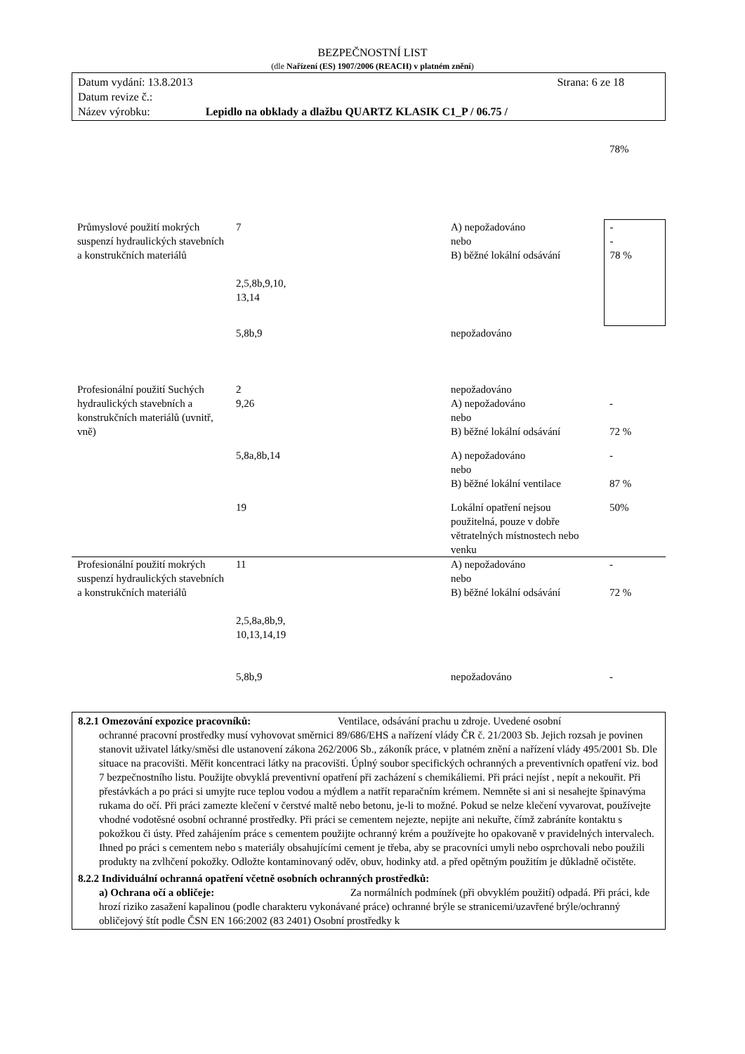BEZPEČNOSTNÍ LIST
(dle Nařízení (ES) 1907/2006 (REACH) v platném znění)
Datum vydání: 13.8.2013 Strana: 6 ze 18
Datum revize č.:
Název výrobku: Lepidlo na obklady a dlažbu QUARTZ KLASIK C1_P / 06.75 /
| | | | 78% |
| Průmyslové použití mokrých suspenzí hydraulických stavebních a konstrukčních materiálů | 7 2,5,8b,9,10, 13,14 | A) nepožadováno nebo B) běžné lokální odsávání | - - 78 % |
| | 5,8b,9 | nepožadováno | |
| Profesionální použití Suchých hydraulických stavebních a konstrukčních materiálů (uvnitř, vně) | 2 9,26 | nepožadováno A) nepožadováno nebo B) běžné lokální odsávání | - 72 % |
| | 5,8a,8b,14 | A) nepožadováno nebo B) běžné lokální ventilace | - 87 % |
| | 19 | Lokální opatření nejsou použitelná, pouze v dobře větratelných místnostech nebo venku | 50% |
| Profesionální použití mokrých suspenzí hydraulických stavebních a konstrukčních materiálů | 11 2,5,8a,8b,9, 10,13,14,19 | A) nepožadováno nebo B) běžné lokální odsávání | - 72 % |
| | 5,8b,9 | nepožadováno | - |
8.2.1 Omezování expozice pracovníků: Ventilace, odsávání prachu u zdroje. Uvedené osobní
ochranné pracovní prostředky musí vyhovovat směrnici 89/686/EHS a nařízení vlády ČR č. 21/2003 Sb. Jejich rozsah je povinen stanovit uživatel látky/směsi dle ustanovení zákona 262/2006 Sb., zákoník práce, v platném znění a nařízení vlády 495/2001 Sb. Dle situace na pracovišti. Měřit koncentraci látky na pracovišti. Úplný soubor specifických ochranných a preventivních opatření viz. bod 7 bezpečnostního listu. Použijte obvyklá preventivní opatření při zacházení s chemikáliemi. Při práci nejíst , nepít a nekouřit. Při přestávkách a po práci si umyjte ruce teplou vodou a mýdlem a natřít reparačním krémem. Nemněte si ani si nesahejte špinavýma rukama do očí. Při práci zamezte klečení v čerstvé maltě nebo betonu, je-li to možné. Pokud se nelze klečení vyvarovat, používejte vhodné vodotěsné osobní ochranné prostředky. Při práci se cementem nejezte, nepijte ani nekuřte, čímž zabráníte kontaktu s pokožkou či ústy. Před zahájením práce s cementem použijte ochranný krém a používejte ho opakovaně v pravidelných intervalech. Ihned po práci s cementem nebo s materiály obsahujícími cement je třeba, aby se pracovníci umyli nebo osprchovali nebo použili produkty na zvlhčení pokožky. Odložte kontaminovaný oděv, obuv, hodinky atd. a před opětným použitím je důkladně očistěte.
8.2.2 Individuální ochranná opatření včetně osobních ochranných prostředků:
a) Ochrana očí a obličeje: Za normálních podmínek (při obvyklém použití) odpadá. Při práci, kde hrozí riziko zasažení kapalinou (podle charakteru vykonávané práce) ochranné brýle se stranicemi/uzavřené brýle/ochranný obličejový štít podle ČSN EN 166:2002 (83 2401) Osobní prostředky k